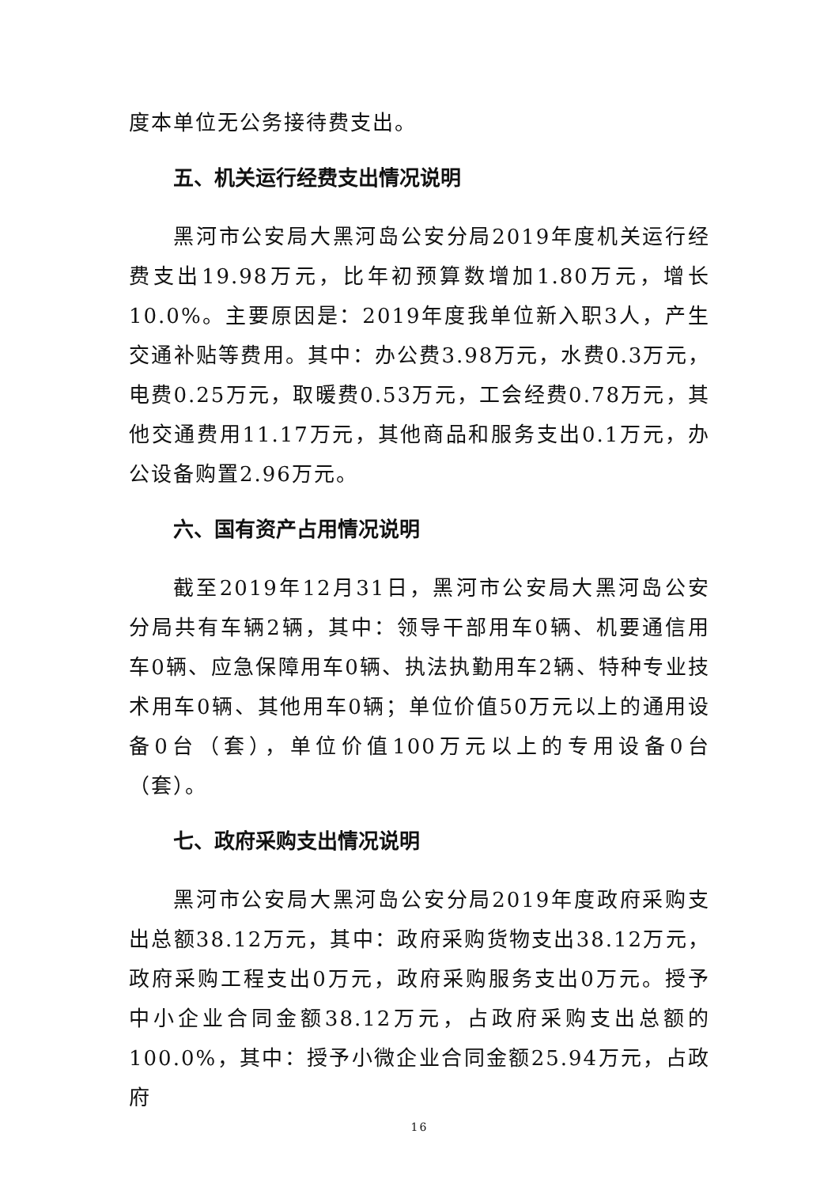度本单位无公务接待费支出。
五、机关运行经费支出情况说明
黑河市公安局大黑河岛公安分局2019年度机关运行经费支出19.98万元，比年初预算数增加1.80万元，增长10.0%。主要原因是：2019年度我单位新入职3人，产生交通补贴等费用。其中：办公费3.98万元，水费0.3万元，电费0.25万元，取暖费0.53万元，工会经费0.78万元，其他交通费用11.17万元，其他商品和服务支出0.1万元，办公设备购置2.96万元。
六、国有资产占用情况说明
截至2019年12月31日，黑河市公安局大黑河岛公安分局共有车辆2辆，其中：领导干部用车0辆、机要通信用车0辆、应急保障用车0辆、执法执勤用车2辆、特种专业技术用车0辆、其他用车0辆；单位价值50万元以上的通用设备0台（套），单位价值100万元以上的专用设备0台（套）。
七、政府采购支出情况说明
黑河市公安局大黑河岛公安分局2019年度政府采购支出总额38.12万元，其中：政府采购货物支出38.12万元，政府采购工程支出0万元，政府采购服务支出0万元。授予中小企业合同金额38.12万元，占政府采购支出总额的100.0%，其中：授予小微企业合同金额25.94万元，占政府
16